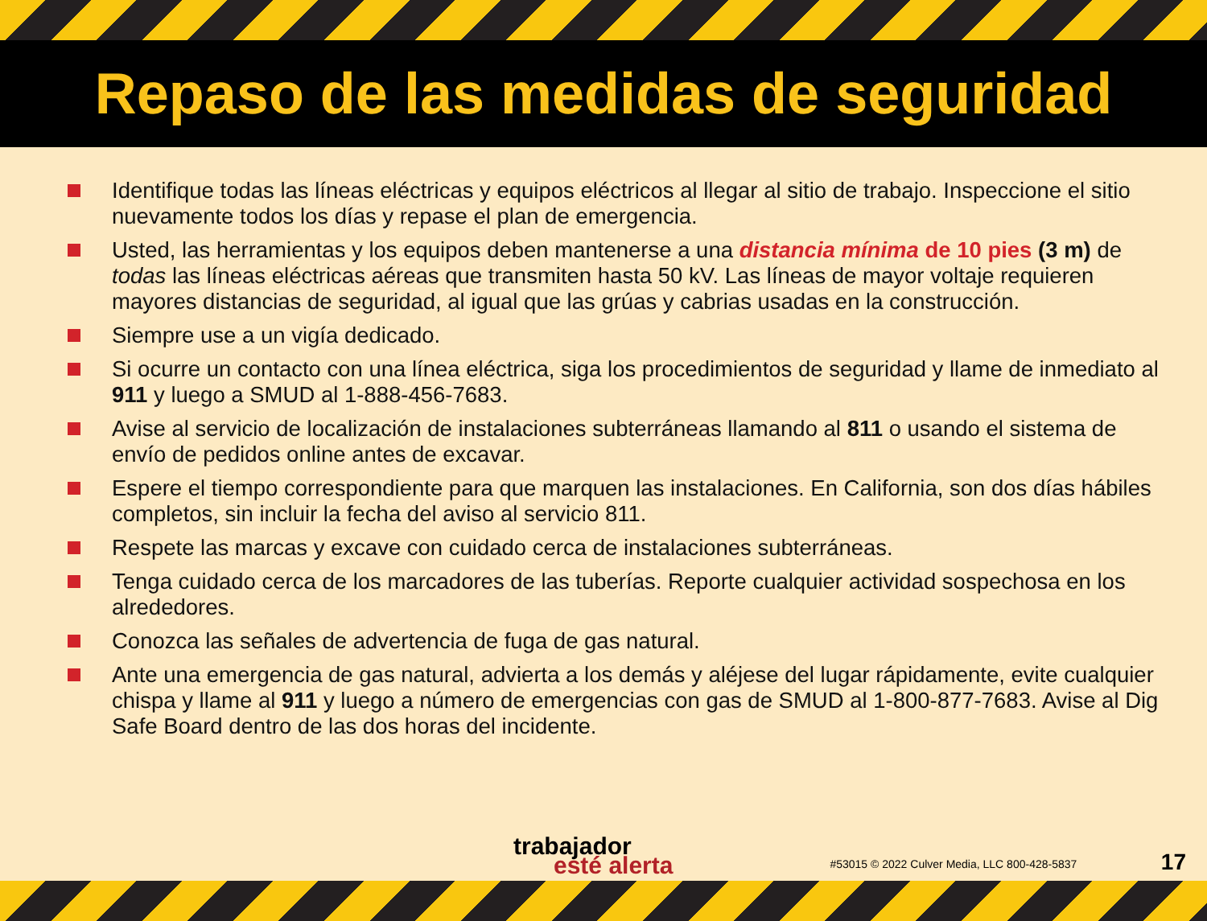Repaso de las medidas de seguridad
Identifique todas las líneas eléctricas y equipos eléctricos al llegar al sitio de trabajo. Inspeccione el sitio nuevamente todos los días y repase el plan de emergencia.
Usted, las herramientas y los equipos deben mantenerse a una distancia mínima de 10 pies (3 m) de todas las líneas eléctricas aéreas que transmiten hasta 50 kV. Las líneas de mayor voltaje requieren mayores distancias de seguridad, al igual que las grúas y cabrias usadas en la construcción.
Siempre use a un vigía dedicado.
Si ocurre un contacto con una línea eléctrica, siga los procedimientos de seguridad y llame de inmediato al 911 y luego a SMUD al 1-888-456-7683.
Avise al servicio de localización de instalaciones subterráneas llamando al 811 o usando el sistema de envío de pedidos online antes de excavar.
Espere el tiempo correspondiente para que marquen las instalaciones. En California, son dos días hábiles completos, sin incluir la fecha del aviso al servicio 811.
Respete las marcas y excave con cuidado cerca de instalaciones subterráneas.
Tenga cuidado cerca de los marcadores de las tuberías. Reporte cualquier actividad sospechosa en los alrededores.
Conozca las señales de advertencia de fuga de gas natural.
Ante una emergencia de gas natural, advierta a los demás y aléjese del lugar rápidamente, evite cualquier chispa y llame al 911 y luego a número de emergencias con gas de SMUD al 1-800-877-7683. Avise al Dig Safe Board dentro de las dos horas del incidente.
trabajador
esté alerta
#53015 © 2022 Culver Media, LLC 800-428-5837
17